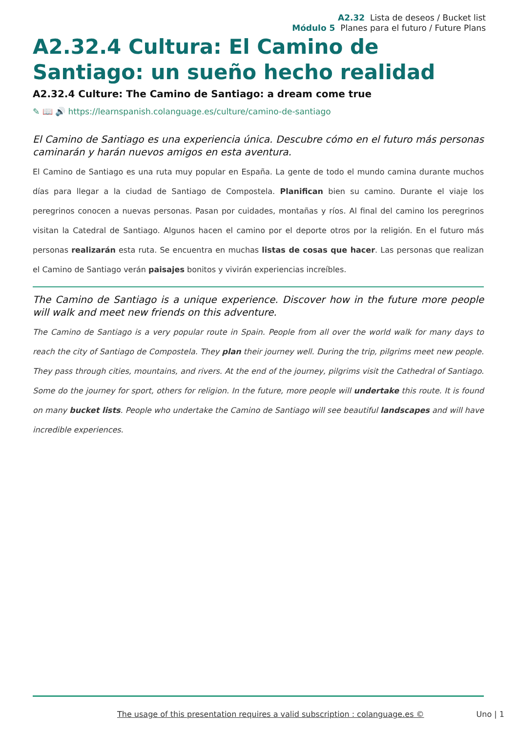A2.32 Lista de deseos / Bucket list
Módulo 5 Planes para el futuro / Future Plans
A2.32.4 Cultura: El Camino de Santiago: un sueño hecho realidad
A2.32.4 Culture: The Camino de Santiago: a dream come true
✎ 📖 🔊 https://learnspanish.colanguage.es/culture/camino-de-santiago
El Camino de Santiago es una experiencia única. Descubre cómo en el futuro más personas caminarán y harán nuevos amigos en esta aventura.
El Camino de Santiago es una ruta muy popular en España. La gente de todo el mundo camina durante muchos días para llegar a la ciudad de Santiago de Compostela. Planifican bien su camino. Durante el viaje los peregrinos conocen a nuevas personas. Pasan por cuidades, montañas y ríos. Al final del camino los peregrinos visitan la Catedral de Santiago. Algunos hacen el camino por el deporte otros por la religión. En el futuro más personas realizarán esta ruta. Se encuentra en muchas listas de cosas que hacer. Las personas que realizan el Camino de Santiago verán paisajes bonitos y vivirán experiencias increíbles.
The Camino de Santiago is a unique experience. Discover how in the future more people will walk and meet new friends on this adventure.
The Camino de Santiago is a very popular route in Spain. People from all over the world walk for many days to reach the city of Santiago de Compostela. They plan their journey well. During the trip, pilgrims meet new people. They pass through cities, mountains, and rivers. At the end of the journey, pilgrims visit the Cathedral of Santiago. Some do the journey for sport, others for religion. In the future, more people will undertake this route. It is found on many bucket lists. People who undertake the Camino de Santiago will see beautiful landscapes and will have incredible experiences.
The usage of this presentation requires a valid subscription : colanguage.es © Uno | 1